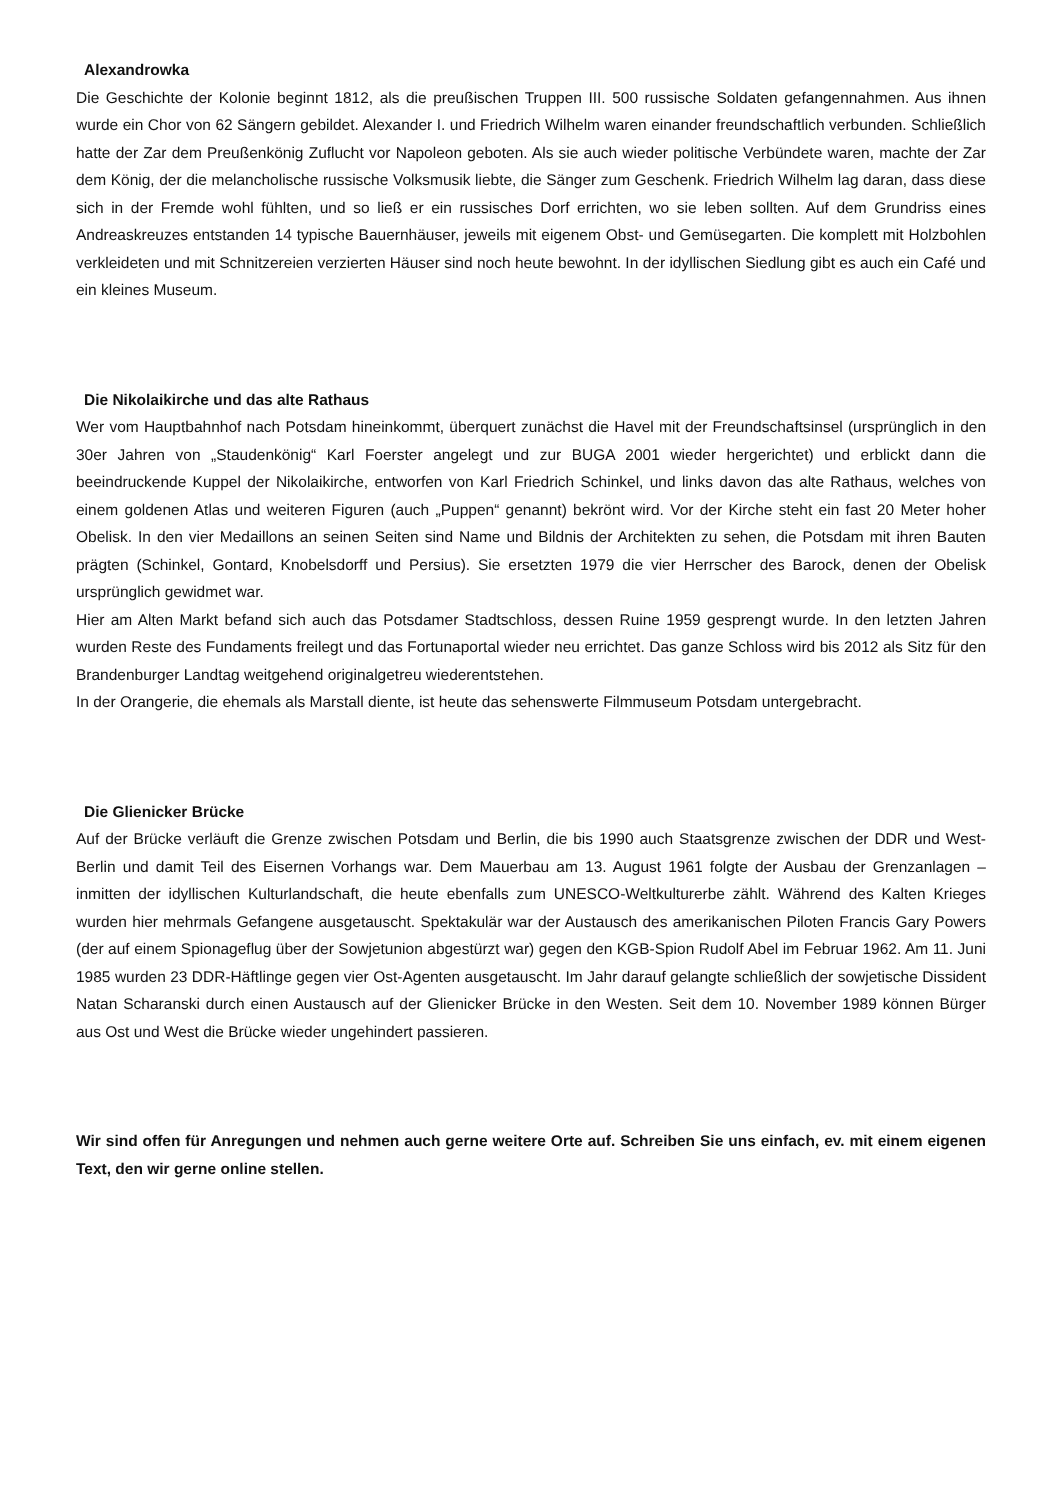Alexandrowka
Die Geschichte der Kolonie beginnt 1812, als die preußischen Truppen III. 500 russische Soldaten gefangennahmen. Aus ihnen wurde ein Chor von 62 Sängern gebildet. Alexander I. und Friedrich Wilhelm waren einander freundschaftlich verbunden. Schließlich hatte der Zar dem Preußenkönig Zuflucht vor Napoleon geboten. Als sie auch wieder politische Verbündete waren, machte der Zar dem König, der die melancholische russische Volksmusik liebte, die Sänger zum Geschenk. Friedrich Wilhelm lag daran, dass diese sich in der Fremde wohl fühlten, und so ließ er ein russisches Dorf errichten, wo sie leben sollten. Auf dem Grundriss eines Andreaskreuzes entstanden 14 typische Bauernhäuser, jeweils mit eigenem Obst- und Gemüsegarten. Die komplett mit Holzbohlen verkleideten und mit Schnitzereien verzierten Häuser sind noch heute bewohnt. In der idyllischen Siedlung gibt es auch ein Café und ein kleines Museum.
Die Nikolaikirche und das alte Rathaus
Wer vom Hauptbahnhof nach Potsdam hineinkommt, überquert zunächst die Havel mit der Freundschaftsinsel (ursprünglich in den 30er Jahren von „Staudenkönig“ Karl Foerster angelegt und zur BUGA 2001 wieder hergerichtet) und erblickt dann die beeindruckende Kuppel der Nikolaikirche, entworfen von Karl Friedrich Schinkel, und links davon das alte Rathaus, welches von einem goldenen Atlas und weiteren Figuren (auch „Puppen“ genannt) bekrönt wird. Vor der Kirche steht ein fast 20 Meter hoher Obelisk. In den vier Medaillons an seinen Seiten sind Name und Bildnis der Architekten zu sehen, die Potsdam mit ihren Bauten prägten (Schinkel, Gontard, Knobelsdorff und Persius). Sie ersetzten 1979 die vier Herrscher des Barock, denen der Obelisk ursprünglich gewidmet war.
Hier am Alten Markt befand sich auch das Potsdamer Stadtschloss, dessen Ruine 1959 gesprengt wurde. In den letzten Jahren wurden Reste des Fundaments freilegt und das Fortunaportal wieder neu errichtet. Das ganze Schloss wird bis 2012 als Sitz für den Brandenburger Landtag weitgehend originalgetreu wiederentstehen.
In der Orangerie, die ehemals als Marstall diente, ist heute das sehenswerte Filmmuseum Potsdam untergebracht.
Die Glienicker Brücke
Auf der Brücke verläuft die Grenze zwischen Potsdam und Berlin, die bis 1990 auch Staatsgrenze zwischen der DDR und West-Berlin und damit Teil des Eisernen Vorhangs war. Dem Mauerbau am 13. August 1961 folgte der Ausbau der Grenzanlagen – inmitten der idyllischen Kulturlandschaft, die heute ebenfalls zum UNESCO-Weltkulturerbe zählt. Während des Kalten Krieges wurden hier mehrmals Gefangene ausgetauscht. Spektakulär war der Austausch des amerikanischen Piloten Francis Gary Powers (der auf einem Spionageflug über der Sowjetunion abgestürzt war) gegen den KGB-Spion Rudolf Abel im Februar 1962. Am 11. Juni 1985 wurden 23 DDR-Häftlinge gegen vier Ost-Agenten ausgetauscht. Im Jahr darauf gelangte schließlich der sowjetische Dissident Natan Scharanski durch einen Austausch auf der Glienicker Brücke in den Westen. Seit dem 10. November 1989 können Bürger aus Ost und West die Brücke wieder ungehindert passieren.
Wir sind offen für Anregungen und nehmen auch gerne weitere Orte auf. Schreiben Sie uns einfach, ev. mit einem eigenen Text, den wir gerne online stellen.